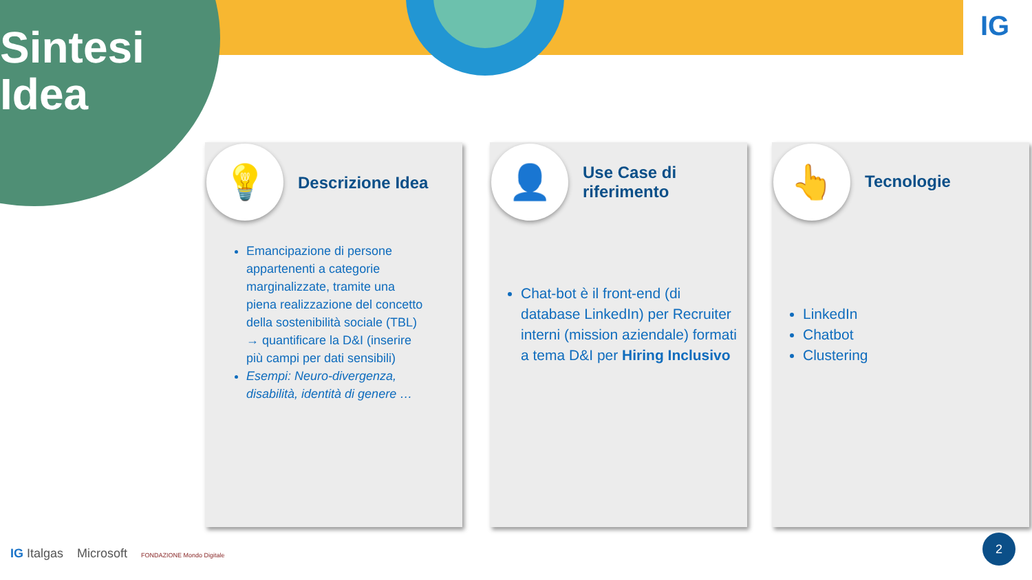Sintesi
Idea
IG
💡 Descrizione Idea
Emancipazione di persone appartenenti a categorie marginalizzate, tramite una piena realizzazione del concetto della sostenibilità sociale (TBL) → quantificare la D&I (inserire più campi per dati sensibili)
Esempi: Neuro-divergenza, disabilità, identità di genere …
👤
Use Case di
riferimento
Chat-bot è il front-end (di database LinkedIn) per Recruiter interni (mission aziendale) formati a tema D&I per Hiring Inclusivo
👆 Tecnologie
LinkedIn
Chatbot
Clustering
IG Italgas Microsoft FONDAZIONE Mondo Digitale
2